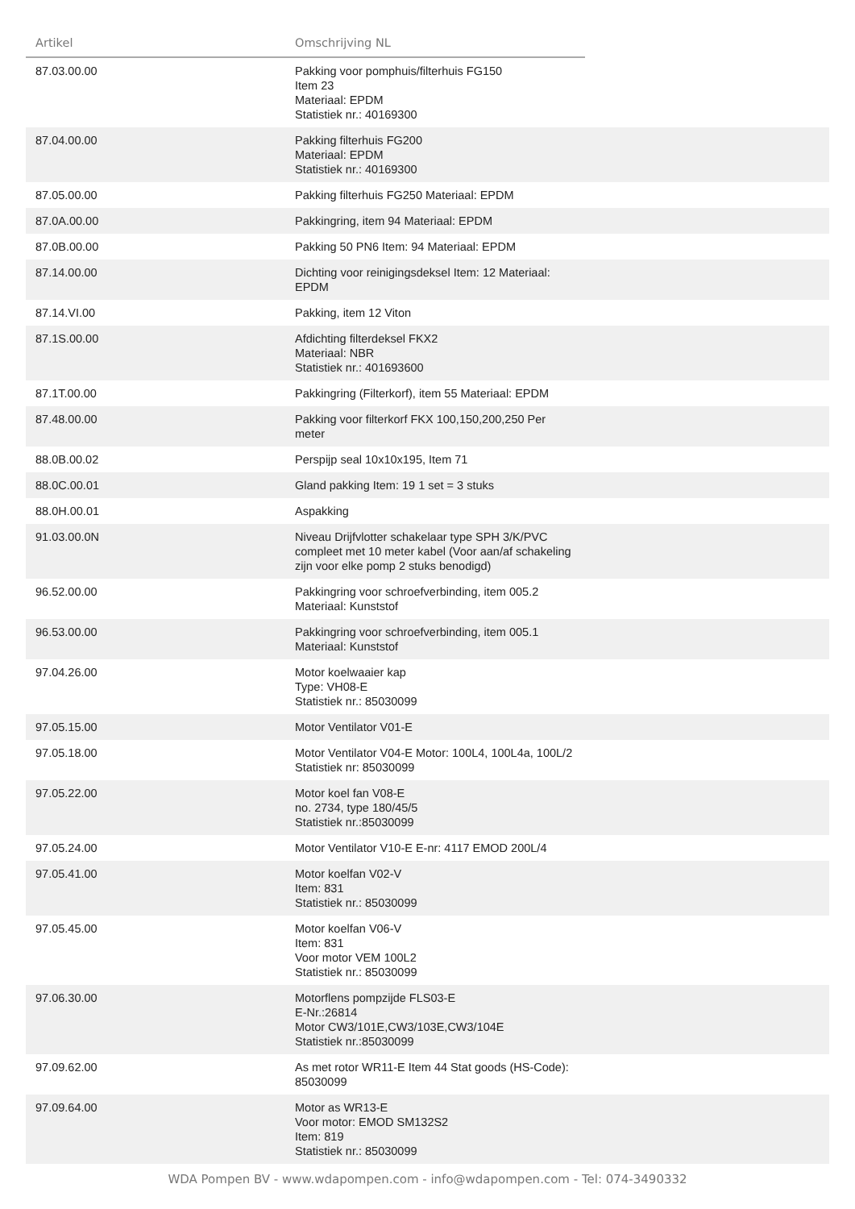| Artikel | Omschrijving NL | |
| --- | --- | --- |
| 87.03.00.00 | Pakking voor pomphuis/filterhuis FG150 Item 23 Materiaal: EPDM Statistiek nr.: 40169300 | |
| 87.04.00.00 | Pakking filterhuis FG200 Materiaal: EPDM Statistiek nr.: 40169300 | |
| 87.05.00.00 | Pakking filterhuis FG250 Materiaal: EPDM | |
| 87.0A.00.00 | Pakkingring, item 94 Materiaal: EPDM | |
| 87.0B.00.00 | Pakking 50 PN6 Item: 94 Materiaal: EPDM | |
| 87.14.00.00 | Dichting voor reinigingsdeksel Item: 12 Materiaal: EPDM | |
| 87.14.VI.00 | Pakking, item 12 Viton | |
| 87.1S.00.00 | Afdichting filterdeksel FKX2 Materiaal: NBR Statistiek nr.: 401693600 | |
| 87.1T.00.00 | Pakkingring (Filterkorf), item 55 Materiaal: EPDM | |
| 87.48.00.00 | Pakking voor filterkorf FKX 100,150,200,250 Per meter | |
| 88.0B.00.02 | Perspijp seal 10x10x195, Item 71 | |
| 88.0C.00.01 | Gland pakking Item: 19 1 set = 3 stuks | |
| 88.0H.00.01 | Aspakking | |
| 91.03.00.0N | Niveau Drijfvlotter schakelaar type SPH 3/K/PVC compleet met 10 meter kabel (Voor aan/af schakeling zijn voor elke pomp 2 stuks benodigd) | |
| 96.52.00.00 | Pakkingring voor schroefverbinding, item 005.2 Materiaal: Kunststof | |
| 96.53.00.00 | Pakkingring voor schroefverbinding, item 005.1 Materiaal: Kunststof | |
| 97.04.26.00 | Motor koelwaaier kap Type: VH08-E Statistiek nr.: 85030099 | |
| 97.05.15.00 | Motor Ventilator V01-E | |
| 97.05.18.00 | Motor Ventilator V04-E Motor: 100L4, 100L4a, 100L/2 Statistiek nr: 85030099 | |
| 97.05.22.00 | Motor koel fan V08-E no. 2734, type 180/45/5 Statistiek nr.:85030099 | |
| 97.05.24.00 | Motor Ventilator V10-E E-nr: 4117 EMOD 200L/4 | |
| 97.05.41.00 | Motor koelfan V02-V Item: 831 Statistiek nr.: 85030099 | |
| 97.05.45.00 | Motor koelfan V06-V Item: 831 Voor motor VEM 100L2 Statistiek nr.: 85030099 | |
| 97.06.30.00 | Motorflens pompzijde FLS03-E E-Nr.:26814 Motor CW3/101E,CW3/103E,CW3/104E Statistiek nr.:85030099 | |
| 97.09.62.00 | As met rotor WR11-E Item 44 Stat goods (HS-Code): 85030099 | |
| 97.09.64.00 | Motor as WR13-E Voor motor: EMOD SM132S2 Item: 819 Statistiek nr.: 85030099 | |
WDA Pompen BV - www.wdapompen.com - info@wdapompen.com - Tel: 074-3490332